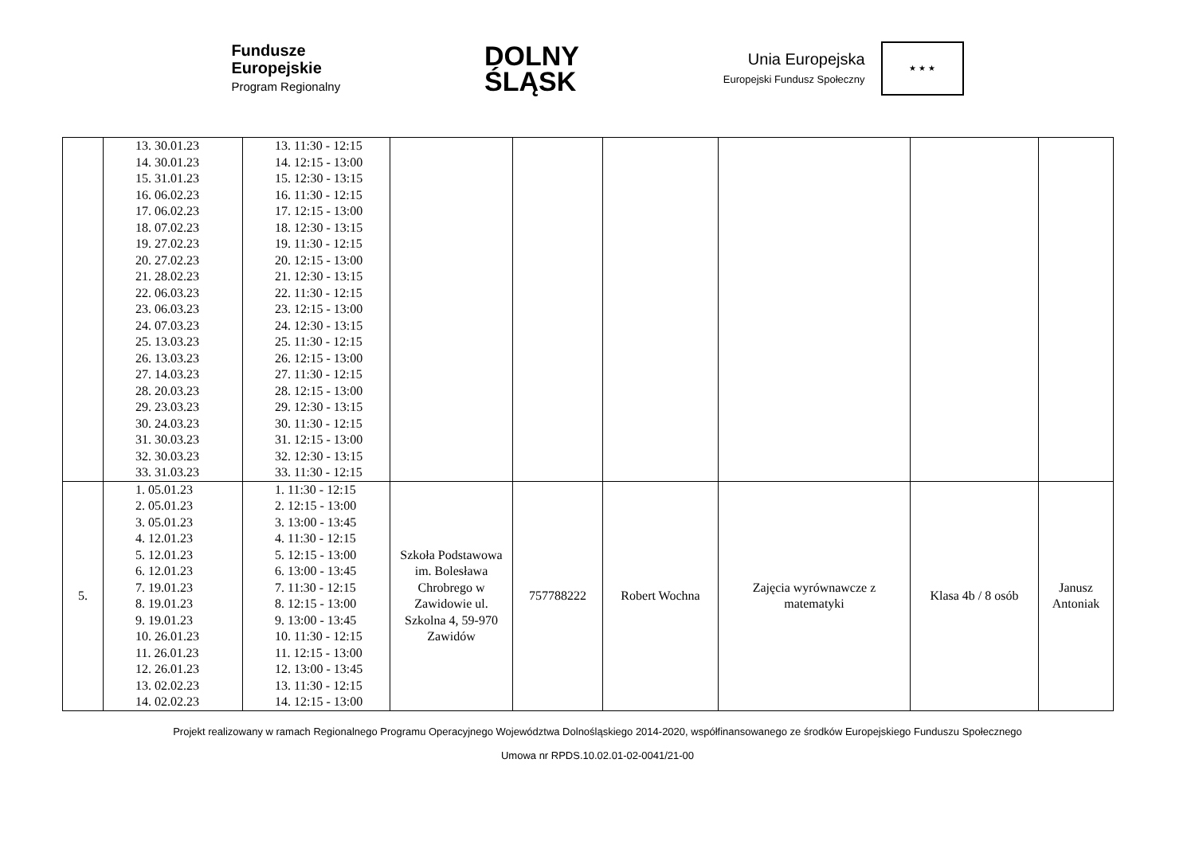Fundusze
Europejskie
Program Regionalny
DOLNY
ŚLĄSK
Unia Europejska
Europejski Fundusz Społeczny
★ ★ ★
| | 13. 30.01.23 14. 30.01.23 15. 31.01.23 16. 06.02.23 17. 06.02.23 18. 07.02.23 19. 27.02.23 20. 27.02.23 21. 28.02.23 22. 06.03.23 23. 06.03.23 24. 07.03.23 25. 13.03.23 26. 13.03.23 27. 14.03.23 28. 20.03.23 29. 23.03.23 30. 24.03.23 31. 30.03.23 32. 30.03.23 33. 31.03.23 | 13. 11:30 - 12:15 14. 12:15 - 13:00 15. 12:30 - 13:15 16. 11:30 - 12:15 17. 12:15 - 13:00 18. 12:30 - 13:15 19. 11:30 - 12:15 20. 12:15 - 13:00 21. 12:30 - 13:15 22. 11:30 - 12:15 23. 12:15 - 13:00 24. 12:30 - 13:15 25. 11:30 - 12:15 26. 12:15 - 13:00 27. 11:30 - 12:15 28. 12:15 - 13:00 29. 12:30 - 13:15 30. 11:30 - 12:15 31. 12:15 - 13:00 32. 12:30 - 13:15 33. 11:30 - 12:15 | | | | | | |
| 5. | 1. 05.01.23 2. 05.01.23 3. 05.01.23 4. 12.01.23 5. 12.01.23 6. 12.01.23 7. 19.01.23 8. 19.01.23 9. 19.01.23 10. 26.01.23 11. 26.01.23 12. 26.01.23 13. 02.02.23 14. 02.02.23 | 1. 11:30 - 12:15 2. 12:15 - 13:00 3. 13:00 - 13:45 4. 11:30 - 12:15 5. 12:15 - 13:00 6. 13:00 - 13:45 7. 11:30 - 12:15 8. 12:15 - 13:00 9. 13:00 - 13:45 10. 11:30 - 12:15 11. 12:15 - 13:00 12. 13:00 - 13:45 13. 11:30 - 12:15 14. 12:15 - 13:00 | Szkoła Podstawowa im. Bolesława Chrobrego w Zawidowie ul. Szkolna 4, 59-970 Zawidów | 757788222 | Robert Wochna | Zajęcia wyrównawcze z matematyki | Klasa 4b / 8 osób | Janusz Antoniak |
Projekt realizowany w ramach Regionalnego Programu Operacyjnego Województwa Dolnośląskiego 2014-2020, współfinansowanego ze środków Europejskiego Funduszu Społecznego
Umowa nr RPDS.10.02.01-02-0041/21-00